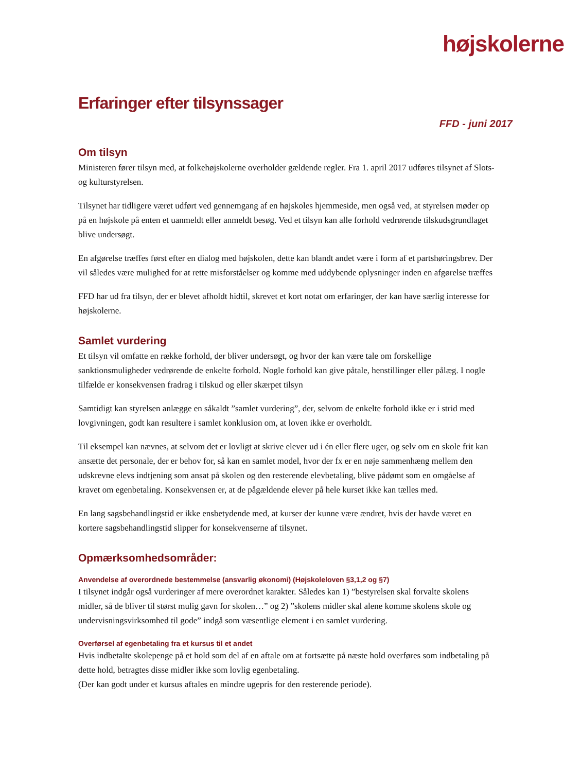højskolerne
Erfaringer efter tilsynssager
FFD - juni 2017
Om tilsyn
Ministeren fører tilsyn med, at folkehøjskolerne overholder gældende regler. Fra 1. april 2017 udføres tilsynet af Slots- og kulturstyrelsen.
Tilsynet har tidligere været udført ved gennemgang af en højskoles hjemmeside, men også ved, at styrelsen møder op på en højskole på enten et uanmeldt eller anmeldt besøg. Ved et tilsyn kan alle forhold vedrørende tilskudsgrundlaget blive undersøgt.
En afgørelse træffes først efter en dialog med højskolen, dette kan blandt andet være i form af et partshøringsbrev. Der vil således være mulighed for at rette misforståelser og komme med uddybende oplysninger inden en afgørelse træffes
FFD har ud fra tilsyn, der er blevet afholdt hidtil, skrevet et kort notat om erfaringer, der kan have særlig interesse for højskolerne.
Samlet vurdering
Et tilsyn vil omfatte en række forhold, der bliver undersøgt, og hvor der kan være tale om forskellige sanktionsmuligheder vedrørende de enkelte forhold. Nogle forhold kan give påtale, henstillinger eller pålæg. I nogle tilfælde er konsekvensen fradrag i tilskud og eller skærpet tilsyn
Samtidigt kan styrelsen anlægge en såkaldt ”samlet vurdering”, der, selvom de enkelte forhold ikke er i strid med lovgivningen, godt kan resultere i samlet konklusion om, at loven ikke er overholdt.
Til eksempel kan nævnes, at selvom det er lovligt at skrive elever ud i én eller flere uger, og selv om en skole frit kan ansætte det personale, der er behov for, så kan en samlet model, hvor der fx er en nøje sammenhæng mellem den udskrevne elevs indtjening som ansat på skolen og den resterende elevbetaling, blive pådømt som en omgåelse af kravet om egenbetaling. Konsekvensen er, at de pågældende elever på hele kurset ikke kan tælles med.
En lang sagsbehandlingstid er ikke ensbetydende med, at kurser der kunne være ændret, hvis der havde været en kortere sagsbehandlingstid slipper for konsekvenserne af tilsynet.
Opmærksomhedsområder:
Anvendelse af overordnede bestemmelse (ansvarlig økonomi) (Højskoleloven §3,1,2 og §7)
I tilsynet indgår også vurderinger af mere overordnet karakter. Således kan 1) ”bestyrelsen skal forvalte skolens midler, så de bliver til størst mulig gavn for skolen…” og 2) ”skolens midler skal alene komme skolens skole og undervisningsvirksomhed til gode” indgå som væsentlige element i en samlet vurdering.
Overførsel af egenbetaling fra et kursus til et andet
Hvis indbetalte skolepenge på et hold som del af en aftale om at fortsætte på næste hold overføres som indbetaling på dette hold, betragtes disse midler ikke som lovlig egenbetaling.
(Der kan godt under et kursus aftales en mindre ugepris for den resterende periode).